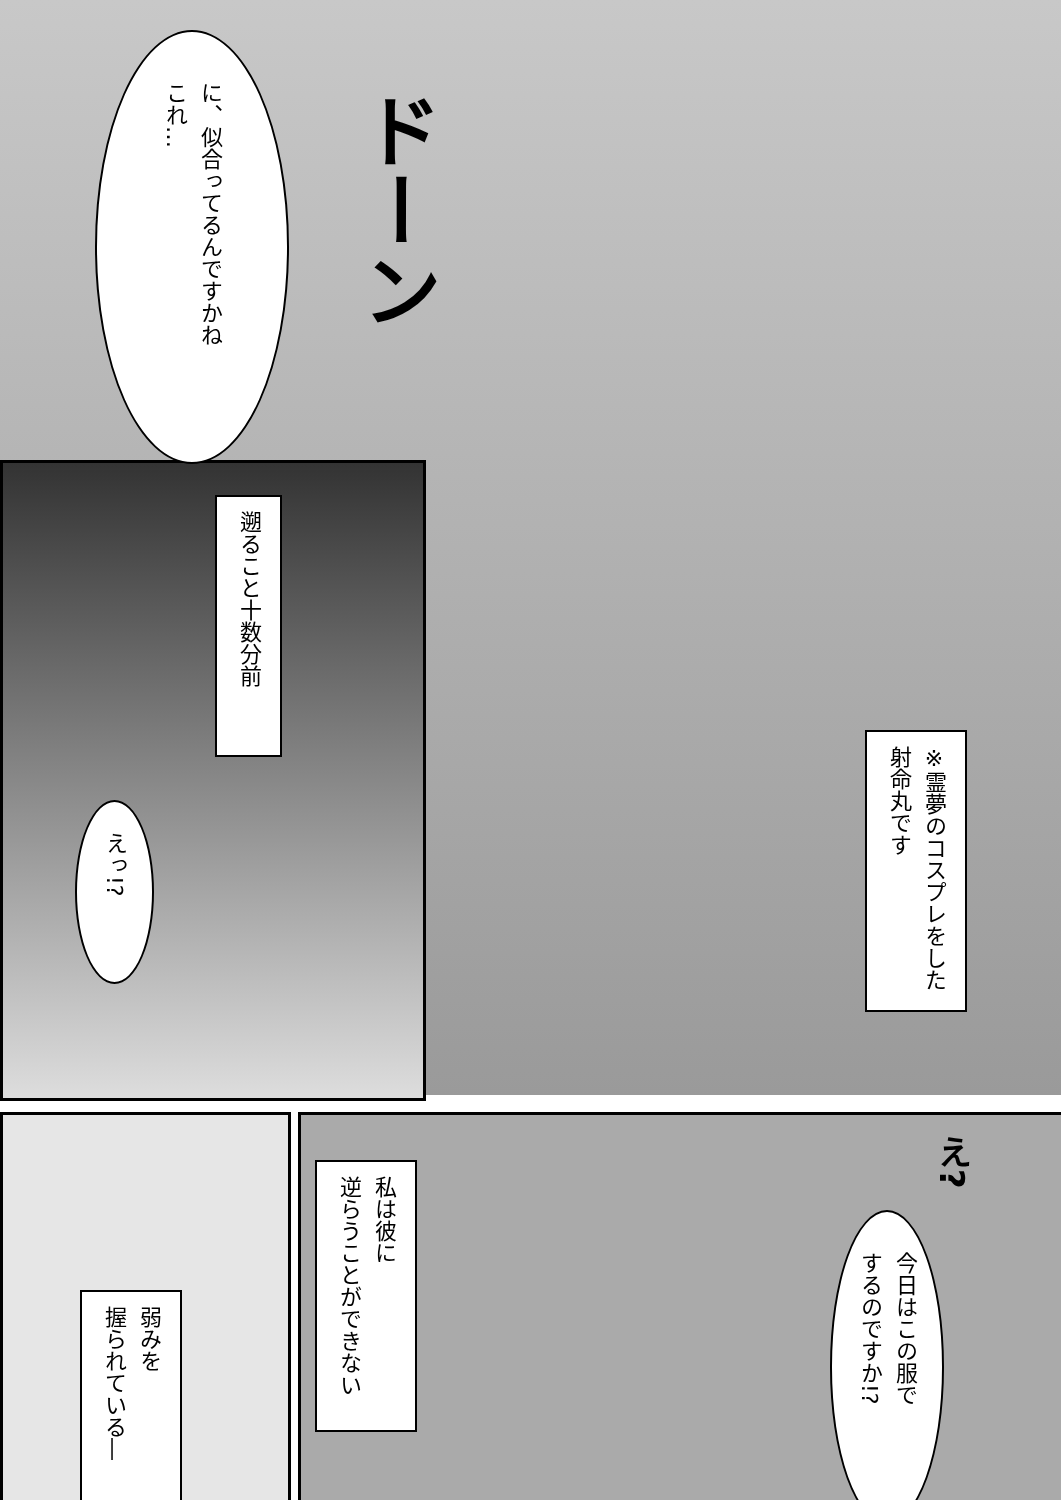に、似合ってるんですかね
これ…
ドーン
遡ること十数分前
えっ!?
※霊夢のコスプレをした
射命丸です
え?
私は彼に
逆らうことができない
弱みを
握られている―
今日はこの服で
するのですか!?